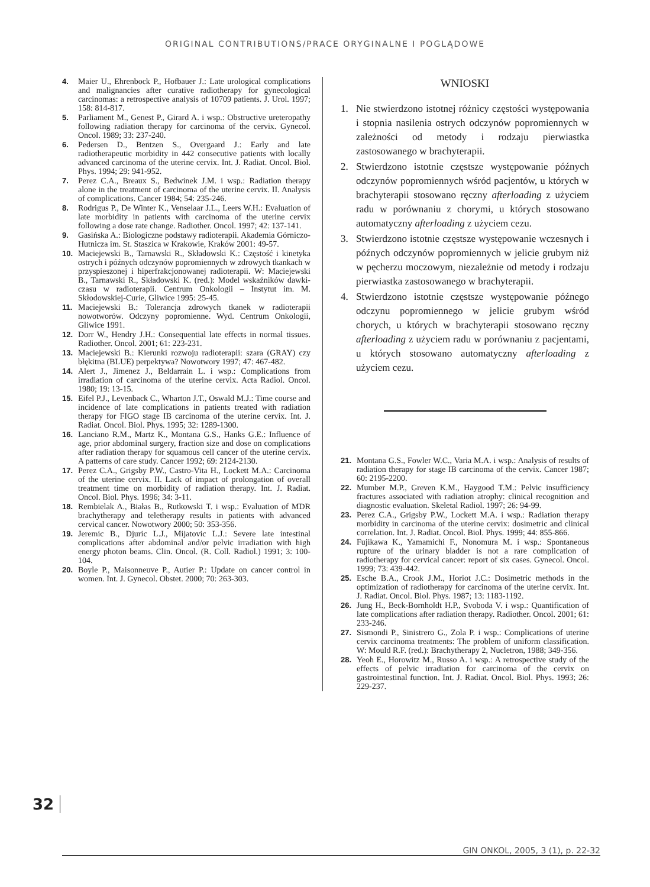ORIGINAL CONTRIBUTIONS/PRACE ORYGINALNE I POGLĄDOWE
4. Maier U., Ehrenbock P., Hofbauer J.: Late urological complications and malignancies after curative radiotherapy for gynecological carcinomas: a retrospective analysis of 10709 patients. J. Urol. 1997; 158: 814-817.
5. Parliament M., Genest P., Girard A. i wsp.: Obstructive ureteropathy following radiation therapy for carcinoma of the cervix. Gynecol. Oncol. 1989; 33: 237-240.
6. Pedersen D., Bentzen S., Overgaard J.: Early and late radiotherapeutic morbidity in 442 consecutive patients with locally advanced carcinoma of the uterine cervix. Int. J. Radiat. Oncol. Biol. Phys. 1994; 29: 941-952.
7. Perez C.A., Breaux S., Bedwinek J.M. i wsp.: Radiation therapy alone in the treatment of carcinoma of the uterine cervix. II. Analysis of complications. Cancer 1984; 54: 235-246.
8. Rodrigus P., De Winter K., Venselaar J.L., Leers W.H.: Evaluation of late morbidity in patients with carcinoma of the uterine cervix following a dose rate change. Radiother. Oncol. 1997; 42: 137-141.
9. Gasińska A.: Biologiczne podstawy radioterapii. Akademia Górniczo-Hutnicza im. St. Staszica w Krakowie, Kraków 2001: 49-57.
10. Maciejewski B., Tarnawski R., Składowski K.: Częstość i kinetyka ostrych i późnych odczynów popromiennych w zdrowych tkankach w przyspieszonej i hiperfrakcjonowanej radioterapii. W: Maciejewski B., Tarnawski R., Składowski K. (red.): Model wskaźników dawki-czasu w radioterapii. Centrum Onkologii – Instytut im. M. Skłodowskiej-Curie, Gliwice 1995: 25-45.
11. Maciejewski B.: Tolerancja zdrowych tkanek w radioterapii nowotworów. Odczyny popromienne. Wyd. Centrum Onkologii, Gliwice 1991.
12. Dorr W., Hendry J.H.: Consequential late effects in normal tissues. Radiother. Oncol. 2001; 61: 223-231.
13. Maciejewski B.: Kierunki rozwoju radioterapii: szara (GRAY) czy błękitna (BLUE) perpektywa? Nowotwory 1997; 47: 467-482.
14. Alert J., Jimenez J., Beldarrain L. i wsp.: Complications from irradiation of carcinoma of the uterine cervix. Acta Radiol. Oncol. 1980; 19: 13-15.
15. Eifel P.J., Levenback C., Wharton J.T., Oswald M.J.: Time course and incidence of late complications in patients treated with radiation therapy for FIGO stage IB carcinoma of the uterine cervix. Int. J. Radiat. Oncol. Biol. Phys. 1995; 32: 1289-1300.
16. Lanciano R.M., Martz K., Montana G.S., Hanks G.E.: Influence of age, prior abdominal surgery, fraction size and dose on complications after radiation therapy for squamous cell cancer of the uterine cervix. A patterns of care study. Cancer 1992; 69: 2124-2130.
17. Perez C.A., Grigsby P.W., Castro-Vita H., Lockett M.A.: Carcinoma of the uterine cervix. II. Lack of impact of prolongation of overall treatment time on morbidity of radiation therapy. Int. J. Radiat. Oncol. Biol. Phys. 1996; 34: 3-11.
18. Rembielak A., Białas B., Rutkowski T. i wsp.: Evaluation of MDR brachytherapy and teletherapy results in patients with advanced cervical cancer. Nowotwory 2000; 50: 353-356.
19. Jeremic B., Djuric L.J., Mijatovic L.J.: Severe late intestinal complications after abdominal and/or pelvic irradiation with high energy photon beams. Clin. Oncol. (R. Coll. Radiol.) 1991; 3: 100-104.
20. Boyle P., Maisonneuve P., Autier P.: Update on cancer control in women. Int. J. Gynecol. Obstet. 2000; 70: 263-303.
WNIOSKI
1. Nie stwierdzono istotnej różnicy częstości występowania i stopnia nasilenia ostrych odczynów popromiennych w zależności od metody i rodzaju pierwiastka zastosowanego w brachyterapii.
2. Stwierdzono istotnie częstsze występowanie późnych odczynów popromiennych wśród pacjentów, u których w brachyterapii stosowano ręczny afterloading z użyciem radu w porównaniu z chorymi, u których stosowano automatyczny afterloading z użyciem cezu.
3. Stwierdzono istotnie częstsze występowanie wczesnych i późnych odczynów popromiennych w jelicie grubym niż w pęcherzu moczowym, niezależnie od metody i rodzaju pierwiastka zastosowanego w brachyterapii.
4. Stwierdzono istotnie częstsze występowanie późnego odczynu popromiennego w jelicie grubym wśród chorych, u których w brachyterapii stosowano ręczny afterloading z użyciem radu w porównaniu z pacjentami, u których stosowano automatyczny afterloading z użyciem cezu.
21. Montana G.S., Fowler W.C., Varia M.A. i wsp.: Analysis of results of radiation therapy for stage IB carcinoma of the cervix. Cancer 1987; 60: 2195-2200.
22. Mumber M.P., Greven K.M., Haygood T.M.: Pelvic insufficiency fractures associated with radiation atrophy: clinical recognition and diagnostic evaluation. Skeletal Radiol. 1997; 26: 94-99.
23. Perez C.A., Grigsby P.W., Lockett M.A. i wsp.: Radiation therapy morbidity in carcinoma of the uterine cervix: dosimetric and clinical correlation. Int. J. Radiat. Oncol. Biol. Phys. 1999; 44: 855-866.
24. Fujikawa K., Yamamichi F., Nonomura M. i wsp.: Spontaneous rupture of the urinary bladder is not a rare complication of radiotherapy for cervical cancer: report of six cases. Gynecol. Oncol. 1999; 73: 439-442.
25. Esche B.A., Crook J.M., Horiot J.C.: Dosimetric methods in the optimization of radiotherapy for carcinoma of the uterine cervix. Int. J. Radiat. Oncol. Biol. Phys. 1987; 13: 1183-1192.
26. Jung H., Beck-Bornholdt H.P., Svoboda V. i wsp.: Quantification of late complications after radiation therapy. Radiother. Oncol. 2001; 61: 233-246.
27. Sismondi P., Sinistrero G., Zola P. i wsp.: Complications of uterine cervix carcinoma treatments: The problem of uniform classification. W: Mould R.F. (red.): Brachytherapy 2, Nucletron, 1988; 349-356.
28. Yeoh E., Horowitz M., Russo A. i wsp.: A retrospective study of the effects of pelvic irradiation for carcinoma of the cervix on gastrointestinal function. Int. J. Radiat. Oncol. Biol. Phys. 1993; 26: 229-237.
32
GIN ONKOL, 2005, 3 (1), p. 22-32